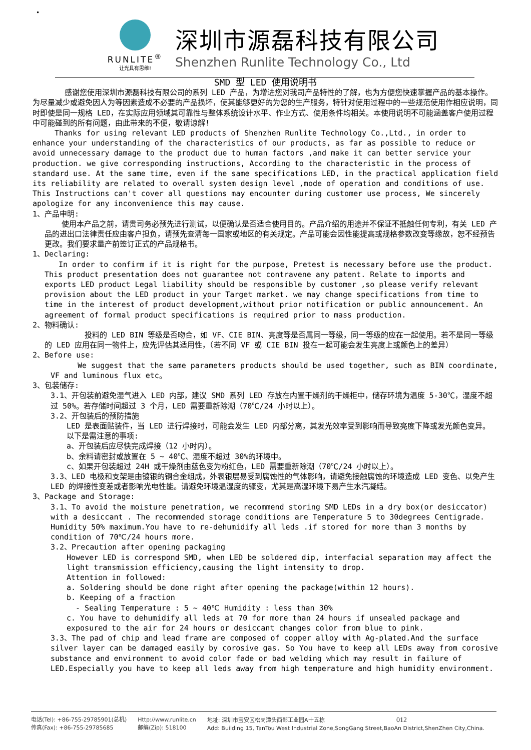•
RUNLITE<sup>®</sup>
让光具有思维!
深圳市源磊科技有限公司
Shenzhen Runlite Technology Co., Ltd
SMD 型 LED 使用说明书
感谢您使用深圳市源磊科技有限公司的系列 LED 产品，为增进您对我司产品特性的了解，也为方便您快速掌握产品的基本操作。为尽量减少或避免因人为等因素造成不必要的产品损坏，使其能够更好的为您的生产服务，特针对使用过程中的一些规范使用作相应说明，同时即使是同一规格 LED，在实际应用领域其可靠性与整体系统设计水平、作业方式、使用条件均相关。本使用说明不可能涵盖客户使用过程中可能碰到的所有问题，由此带来的不便，敬请谅解!
Thanks for using relevant LED products of Shenzhen Runlite Technology Co.,Ltd., in order to enhance your understanding of the characteristics of our products, as far as possible to reduce or avoid unnecessary damage to the product due to human factors ,and make it can better service your production. we give corresponding instructions, According to the characteristic in the process of standard use. At the same time, even if the same specifications LED, in the practical application field its reliability are related to overall system design level ,mode of operation and conditions of use. This Instructions can't cover all questions may encounter during customer use process, We sincerely apologize for any inconvenience this may cause.
1、产品申明:
使用本产品之前，请贵司务必预先进行测试，以便确认是否适合使用目的。产品介绍的用途并不保证不抵触任何专利，有关 LED 产品的进出口法律责任应由客户担负，请预先查清每一国家或地区的有关规定。产品可能会因性能提高或规格参数改变等缘故，恕不经预告更改。我们要求量产前签订正式的产品规格书。
1、Declaring:
In order to confirm if it is right for the purpose, Pretest is necessary before use the product. This product presentation does not guarantee not contravene any patent. Relate to imports and exports LED product Legal liability should be responsible by customer ,so please verify relevant provision about the LED product in your Target market. we may change specifications from time to time in the interest of product development,without prior notification or public announcement. An agreement of formal product specifications is required prior to mass production.
2、物料确认:
投料的 LED BIN 等级是否吻合，如 VF、CIE BIN、亮度等是否属同一等级，同一等级的应在一起使用。若不是同一等级的 LED 应用在同一物件上，应先评估其适用性，（若不同 VF 或 CIE BIN 投在一起可能会发生亮度上或颜色上的差异）
2、Before use:
We suggest that the same parameters products should be used together, such as BIN coordinate, VF and luminous flux etc。
3、包装储存:
3.1、开包装前避免湿气进入 LED 内部，建议 SMD 系列 LED 存放在内置干燥剂的干燥柜中，储存环境为温度 5-30℃，湿度不超过 50%。若存储时间超过 3 个月，LED 需要重新除潮（70℃/24 小时以上）。
3.2、开包装后的预防措施
LED 是表面贴装件，当 LED 进行焊接时，可能会发生 LED 内部分离，其发光效率受到影响而导致亮度下降或发光颜色变异。
以下是需注意的事项:
a、开包装后应尽快完成焊接（12 小时内）。
b、余料请密封或放置在 5 ~ 40℃、湿度不超过 30%的环境中。
c、如果开包装超过 24H 或干燥剂由蓝色变为粉红色，LED 需要重新除潮（70℃/24 小时以上）。
3.3、LED 电极和支架是由镀银的铜合金组成，外表银层易受到腐蚀性的气体影响，请避免接触腐蚀的环境造成 LED 变色、以免产生 LED 的焊接性变差或者影响光电性能。请避免环境温湿度的骤变，尤其是高湿环境下易产生水汽凝结。
3、Package and Storage:
3.1、To avoid the moisture penetration, we recommend storing SMD LEDs in a dry box(or desiccator) with a desiccant . The recommended storage conditions are Temperature 5 to 30degrees Centigrade. Humidity 50% maximum.You have to re-dehumidify all leds .if stored for more than 3 months by condition of 70℃/24 hours more.
3.2、Precaution after opening packaging
However LED is correspond SMD, when LED be soldered dip, interfacial separation may affect the light transmission efficiency,causing the light intensity to drop.
Attention in followed:
a. Soldering should be done right after opening the package(within 12 hours).
b. Keeping of a fraction
- Sealing Temperature : 5 ~ 40℃ Humidity : less than 30%
c. You have to dehumidify all leds at 70 for more than 24 hours if unsealed package and exposured to the air for 24 hours or desiccant changes color from blue to pink.
3.3、The pad of chip and lead frame are composed of copper alloy with Ag-plated.And the surface silver layer can be damaged easily by corosive gas. So You have to keep all LEDs away from corosive substance and environment to avoid color fade or bad welding which may result in failure of LED.Especially you have to keep all leds away from high temperature and high humidity environment.
电话(Tel): +86-755-29785901(总机)
传真(Fax): +86-755-29785685
Http://www.runlite.cn
邮编(Zip): 518100
地址: 深圳市宝安区松岗潭头西部工业园A十五栋 012
Add: Building 15, TanTou West Industrial Zone,SongGang Street,BaoAn District,ShenZhen City,China.